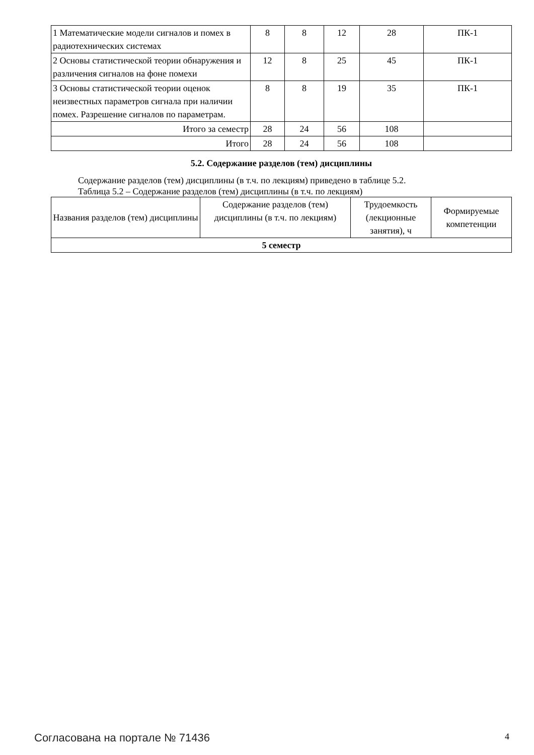| 1 Математические модели сигналов и помех в радиотехнических системах | 8 | 8 | 12 | 28 | ПК-1 |
| 2 Основы статистической теории обнаружения и различения сигналов на фоне помехи | 12 | 8 | 25 | 45 | ПК-1 |
| 3 Основы статистической теории оценок неизвестных параметров сигнала при наличии помех. Разрешение сигналов по параметрам. | 8 | 8 | 19 | 35 | ПК-1 |
| Итого за семестр | 28 | 24 | 56 | 108 | |
| Итого | 28 | 24 | 56 | 108 | |
5.2. Содержание разделов (тем) дисциплины
Содержание разделов (тем) дисциплины (в т.ч. по лекциям) приведено в таблице 5.2.
Таблица 5.2 – Содержание разделов (тем) дисциплины (в т.ч. по лекциям)
| Названия разделов (тем) дисциплины | Содержание разделов (тем) дисциплины (в т.ч. по лекциям) | Трудоемкость (лекционные занятия), ч | Формируемые компетенции |
| --- | --- | --- | --- |
| 5 семестр | | | |
Согласована на портале № 71436 4